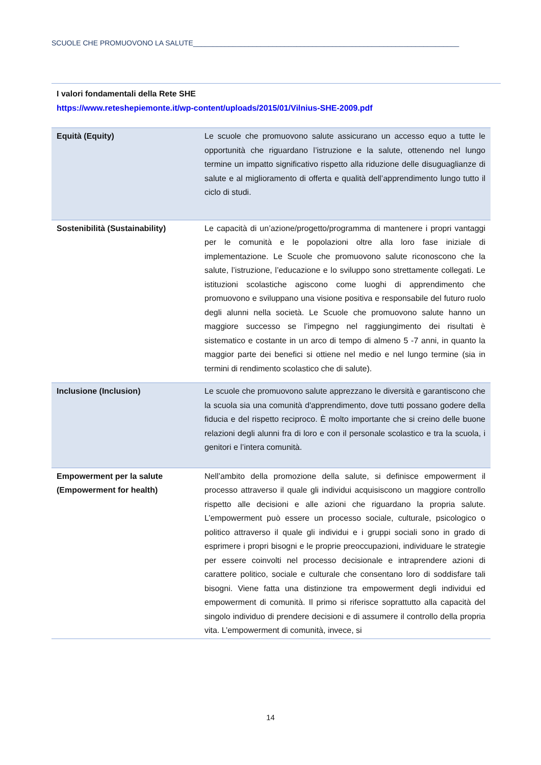SCUOLE CHE PROMUOVONO LA SALUTE___________________________________________________________________
I valori fondamentali della Rete SHE
https://www.reteshepiemonte.it/wp-content/uploads/2015/01/Vilnius-SHE-2009.pdf
| Equità (Equity) | Le scuole che promuovono salute assicurano un accesso equo a tutte le opportunità che riguardano l’istruzione e la salute, ottenendo nel lungo termine un impatto significativo rispetto alla riduzione delle disuguaglianze di salute e al miglioramento di offerta e qualità dell’apprendimento lungo tutto il ciclo di studi. |
| Sostenibilità (Sustainability) | Le capacità di un’azione/progetto/programma di mantenere i propri vantaggi per le comunità e le popolazioni oltre alla loro fase iniziale di implementazione. Le Scuole che promuovono salute riconoscono che la salute, l’istruzione, l’educazione e lo sviluppo sono strettamente collegati. Le istituzioni scolastiche agiscono come luoghi di apprendimento che promuovono e sviluppano una visione positiva e responsabile del futuro ruolo degli alunni nella società. Le Scuole che promuovono salute hanno un maggiore successo se l’impegno nel raggiungimento dei risultati è sistematico e costante in un arco di tempo di almeno 5 -7 anni, in quanto la maggior parte dei benefici si ottiene nel medio e nel lungo termine (sia in termini di rendimento scolastico che di salute). |
| Inclusione (Inclusion) | Le scuole che promuovono salute apprezzano le diversità e garantiscono che la scuola sia una comunità d'apprendimento, dove tutti possano godere della fiducia e del rispetto reciproco. È molto importante che si creino delle buone relazioni degli alunni fra di loro e con il personale scolastico e tra la scuola, i genitori e l’intera comunità. |
| Empowerment per la salute (Empowerment for health) | Nell’ambito della promozione della salute, si definisce empowerment il processo attraverso il quale gli individui acquisiscono un maggiore controllo rispetto alle decisioni e alle azioni che riguardano la propria salute. L’empowerment può essere un processo sociale, culturale, psicologico o politico attraverso il quale gli individui e i gruppi sociali sono in grado di esprimere i propri bisogni e le proprie preoccupazioni, individuare le strategie per essere coinvolti nel processo decisionale e intraprendere azioni di carattere politico, sociale e culturale che consentano loro di soddisfare tali bisogni. Viene fatta una distinzione tra empowerment degli individui ed empowerment di comunità. Il primo si riferisce soprattutto alla capacità del singolo individuo di prendere decisioni e di assumere il controllo della propria vita. L’empowerment di comunità, invece, si |
14